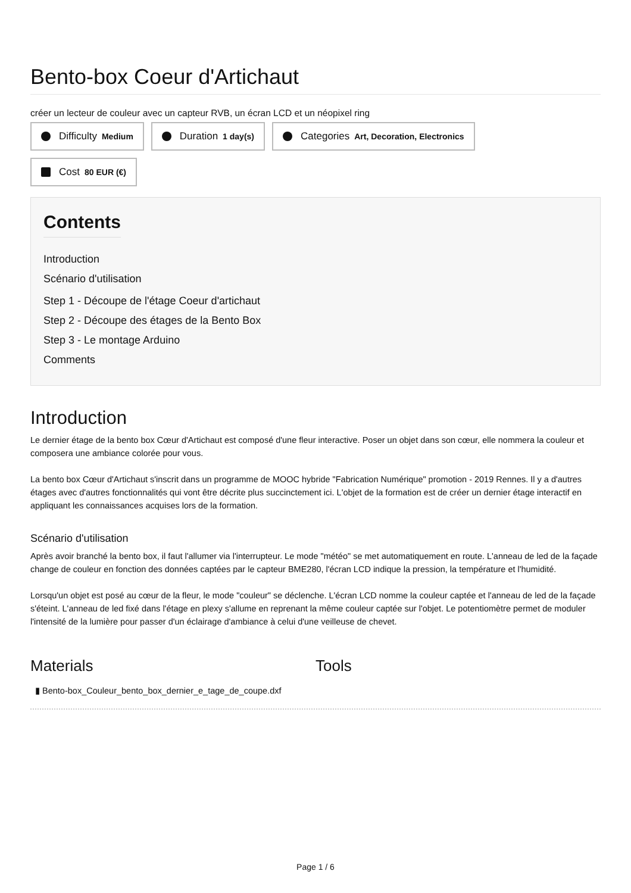Bento-box Coeur d'Artichaut
créer un lecteur de couleur avec un capteur RVB, un écran LCD et un néopixel ring
Difficulty Medium
Duration 1 day(s)
Categories Art, Decoration, Electronics
Cost 80 EUR (€)
Contents
Introduction
Scénario d'utilisation
Step 1 - Découpe de l'étage Coeur d'artichaut
Step 2 - Découpe des étages de la Bento Box
Step 3 - Le montage Arduino
Comments
Introduction
Le dernier étage de la bento box Cœur d'Artichaut est composé d'une fleur interactive. Poser un objet dans son cœur, elle nommera la couleur et composera une ambiance colorée pour vous.
La bento box Cœur d'Artichaut s'inscrit dans un programme de MOOC hybride "Fabrication Numérique" promotion - 2019 Rennes. Il y a d'autres étages avec d'autres fonctionnalités qui vont être décrite plus succinctement ici. L'objet de la formation est de créer un dernier étage interactif en appliquant les connaissances acquises lors de la formation.
Scénario d'utilisation
Après avoir branché la bento box, il faut l'allumer via l'interrupteur. Le mode "météo" se met automatiquement en route. L'anneau de led de la façade change de couleur en fonction des données captées par le capteur BME280, l'écran LCD indique la pression, la température et l'humidité.
Lorsqu'un objet est posé au cœur de la fleur, le mode "couleur" se déclenche. L'écran LCD nomme la couleur captée et l'anneau de led de la façade s'éteint. L'anneau de led fixé dans l'étage en plexy s'allume en reprenant la même couleur captée sur l'objet. Le potentiomètre permet de moduler l'intensité de la lumière pour passer d'un éclairage d'ambiance à celui d'une veilleuse de chevet.
Materials
▮ Bento-box_Couleur_bento_box_dernier_e_tage_de_coupe.dxf
Tools
Page 1 / 6